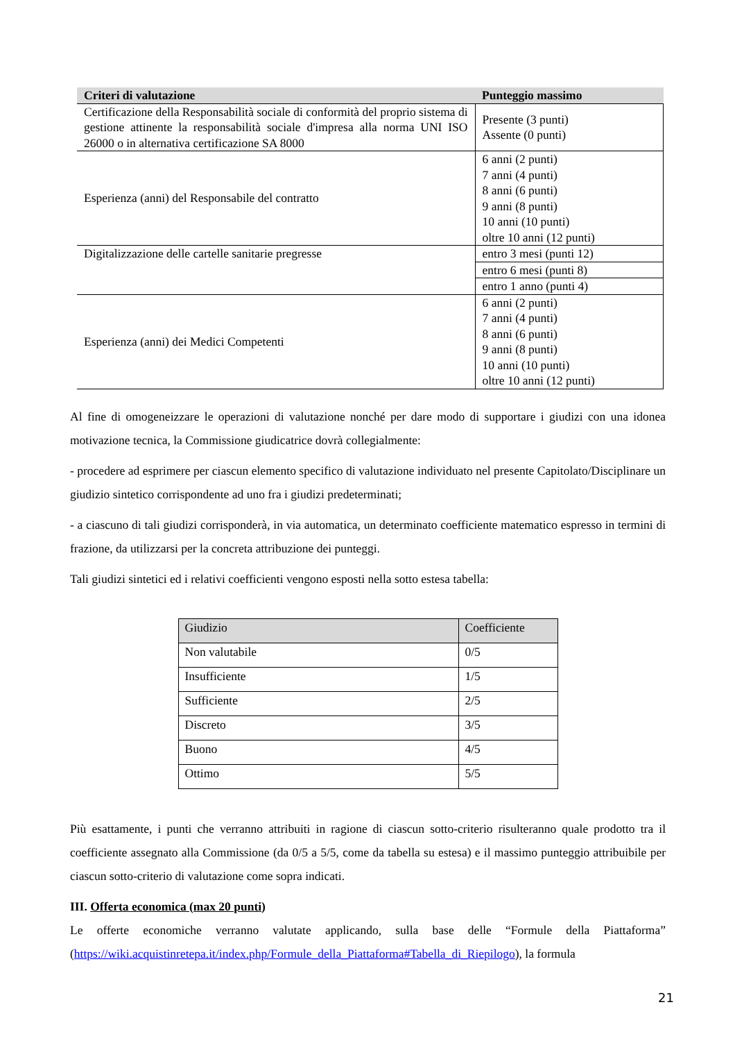| Criteri di valutazione | Punteggio massimo |
| --- | --- |
| Certificazione della Responsabilità sociale di conformità del proprio sistema di gestione attinente la responsabilità sociale d'impresa alla norma UNI ISO 26000 o in alternativa certificazione SA 8000 | Presente (3 punti) Assente (0 punti) |
| Esperienza (anni) del Responsabile del contratto | 6 anni (2 punti) 7 anni (4 punti) 8 anni (6 punti) 9 anni (8 punti) 10 anni (10 punti) oltre 10 anni (12 punti) |
| Digitalizzazione delle cartelle sanitarie pregresse | entro 3 mesi (punti 12) |
| | entro 6 mesi (punti 8) |
| | entro 1 anno (punti 4) |
| Esperienza (anni) dei Medici Competenti | 6 anni (2 punti) 7 anni (4 punti) 8 anni (6 punti) 9 anni (8 punti) 10 anni (10 punti) oltre 10 anni (12 punti) |
Al fine di omogeneizzare le operazioni di valutazione nonché per dare modo di supportare i giudizi con una idonea motivazione tecnica, la Commissione giudicatrice dovrà collegialmente:
- procedere ad esprimere per ciascun elemento specifico di valutazione individuato nel presente Capitolato/Disciplinare un giudizio sintetico corrispondente ad uno fra i giudizi predeterminati;
- a ciascuno di tali giudizi corrisponderà, in via automatica, un determinato coefficiente matematico espresso in termini di frazione, da utilizzarsi per la concreta attribuzione dei punteggi.
Tali giudizi sintetici ed i relativi coefficienti vengono esposti nella sotto estesa tabella:
| Giudizio | Coefficiente |
| Non valutabile | 0/5 |
| Insufficiente | 1/5 |
| Sufficiente | 2/5 |
| Discreto | 3/5 |
| Buono | 4/5 |
| Ottimo | 5/5 |
Più esattamente, i punti che verranno attribuiti in ragione di ciascun sotto-criterio risulteranno quale prodotto tra il coefficiente assegnato alla Commissione (da 0/5 a 5/5, come da tabella su estesa) e il massimo punteggio attribuibile per ciascun sotto-criterio di valutazione come sopra indicati.
III. Offerta economica (max 20 punti)
Le offerte economiche verranno valutate applicando, sulla base delle “Formule della Piattaforma” (https://wiki.acquistinretepa.it/index.php/Formule_della_Piattaforma#Tabella_di_Riepilogo), la formula
21